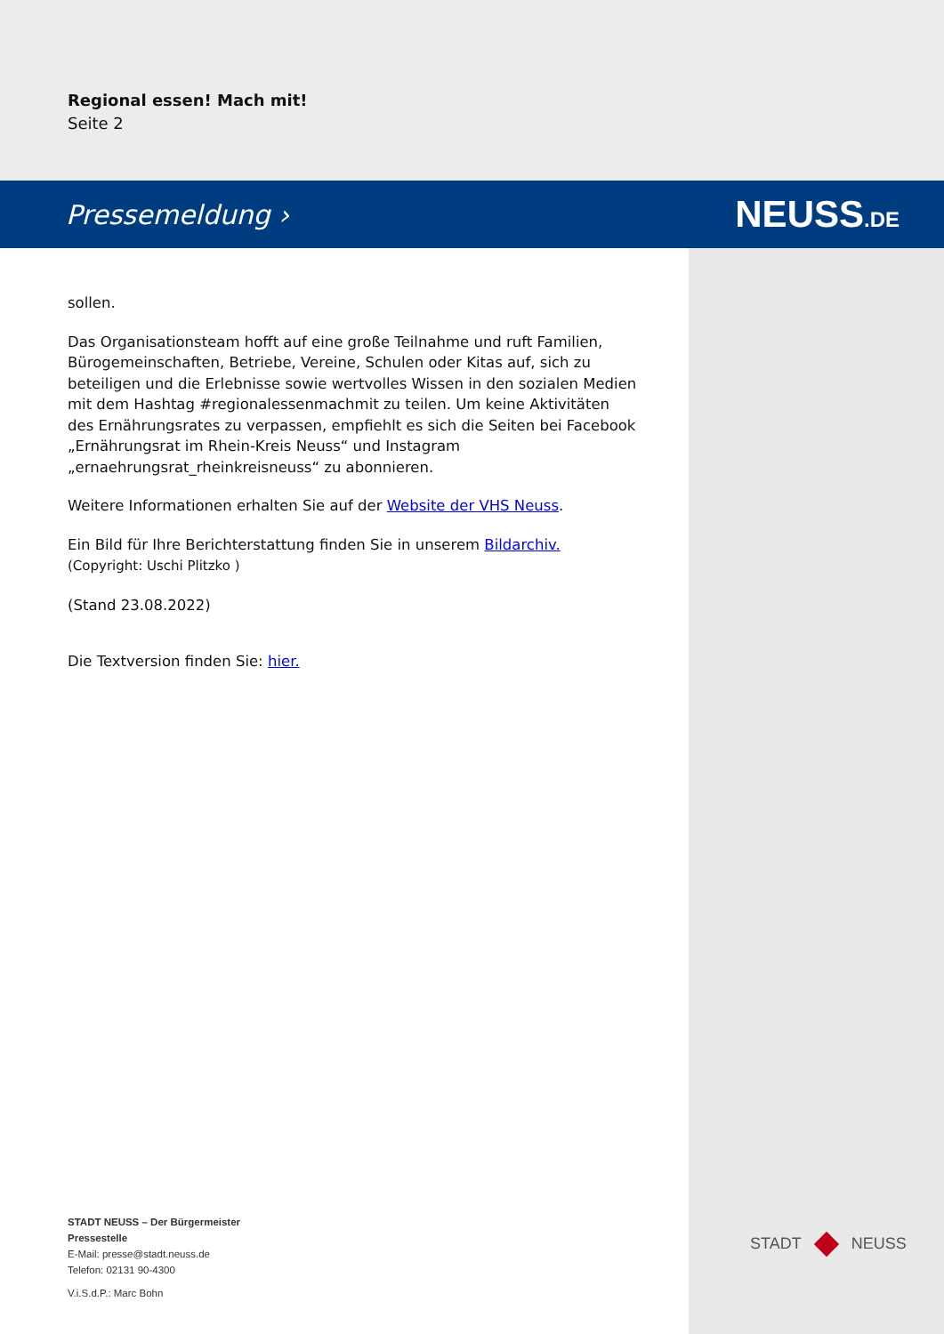Regional essen! Mach mit!
Seite 2
Pressemeldung › NEUSS.DE
sollen.
Das Organisationsteam hofft auf eine große Teilnahme und ruft Familien, Bürogemeinschaften, Betriebe, Vereine, Schulen oder Kitas auf, sich zu beteiligen und die Erlebnisse sowie wertvolles Wissen in den sozialen Medien mit dem Hashtag #regionalessenmachmit zu teilen. Um keine Aktivitäten des Ernährungsrates zu verpassen, empfiehlt es sich die Seiten bei Facebook „Ernährungsrat im Rhein-Kreis Neuss“ und Instagram „ernaehrungsrat_rheinkreisneuss“ zu abonnieren.
Weitere Informationen erhalten Sie auf der Website der VHS Neuss.
Ein Bild für Ihre Berichterstattung finden Sie in unserem Bildarchiv. (Copyright: Uschi Plitzko )
(Stand 23.08.2022)
Die Textversion finden Sie: hier.
STADT NEUSS – Der Bürgermeister
Pressestelle
E-Mail: presse@stadt.neuss.de
Telefon: 02131 90-4300
V.i.S.d.P.: Marc Bohn
STADT NEUSS